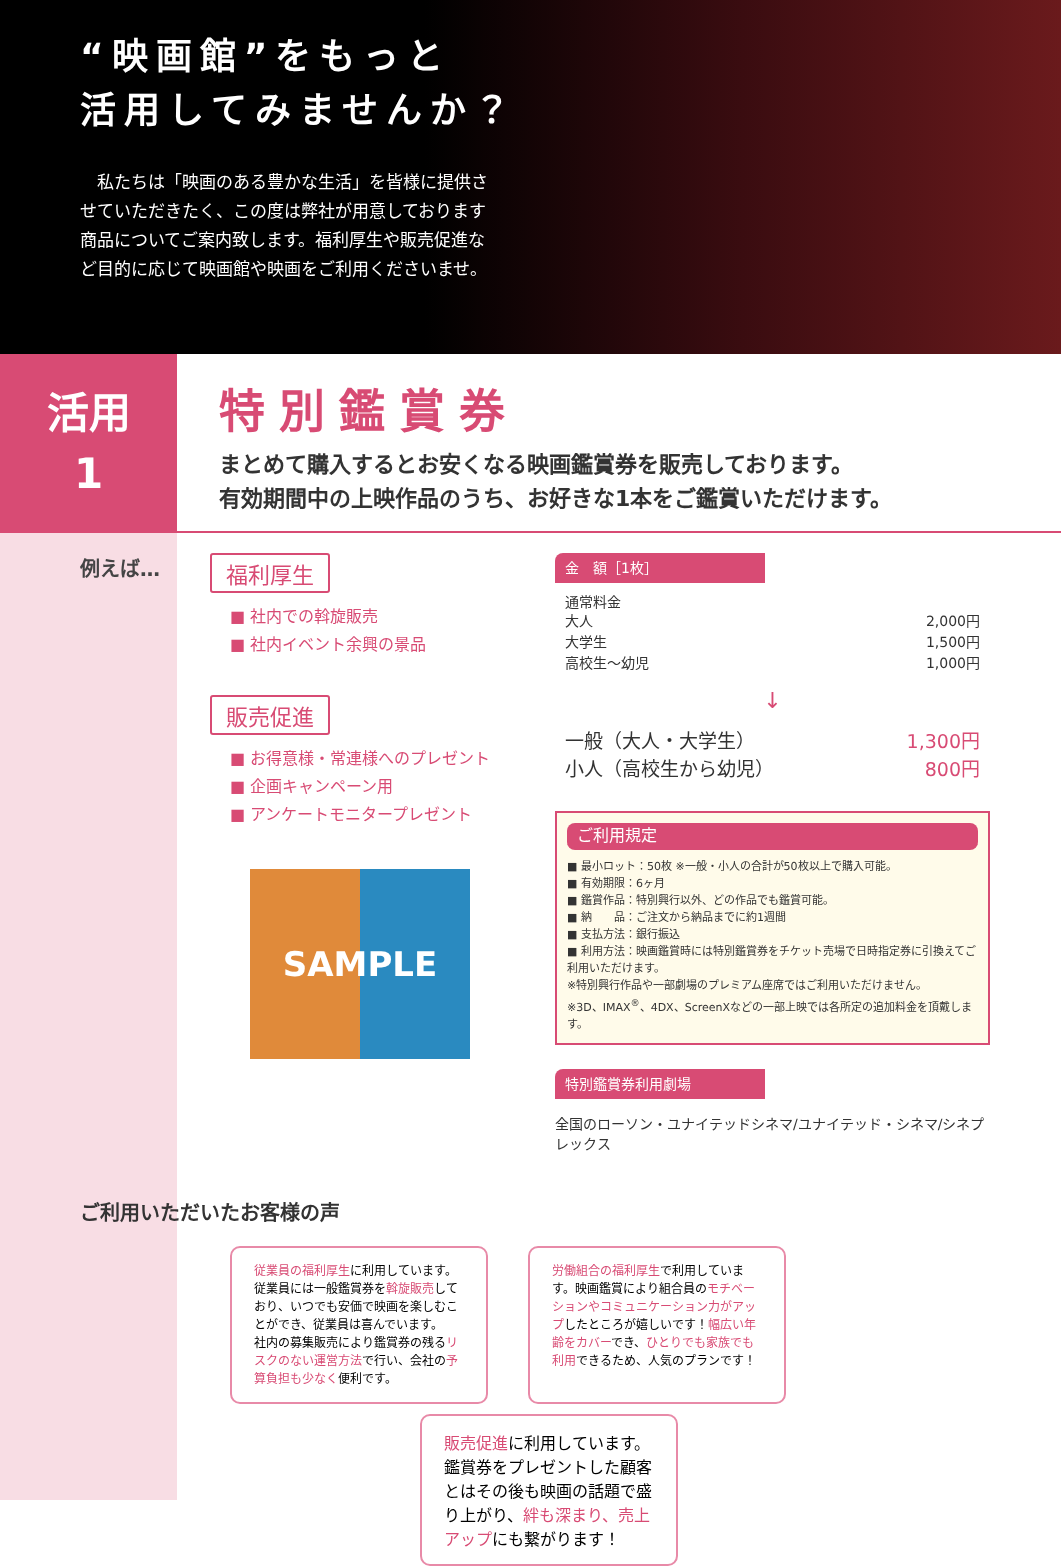“映画館”をもっと
活用してみませんか？
　私たちは「映画のある豊かな生活」を皆様に提供させていただきたく、この度は弊社が用意しております商品についてご案内致します。福利厚生や販売促進など目的に応じて映画館や映画をご利用くださいませ。
活用
1
特別鑑賞券
まとめて購入するとお安くなる映画鑑賞券を販売しております。
有効期間中の上映作品のうち、お好きな1本をご鑑賞いただけます。
例えば… 福利厚生
■ 社内での斡旋販売
■ 社内イベント余興の景品
販売促進
■ お得意様・常連様へのプレゼント
■ 企画キャンペーン用
■ アンケートモニタープレゼント
SAMPLE
金　額［1枚］
通常料金
大人 2,000円
大学生 1,500円
高校生～幼児 1,000円
↓
一般（大人・大学生） 1,300円
小人（高校生から幼児） 800円
ご利用規定
■ 最小ロット：50枚 ※一般・小人の合計が50枚以上で購入可能。
■ 有効期限：6ヶ月
■ 鑑賞作品：特別興行以外、どの作品でも鑑賞可能。
■ 納　　品：ご注文から納品までに約1週間
■ 支払方法：銀行振込
■ 利用方法：映画鑑賞時には特別鑑賞券をチケット売場で日時指定券に引換えてご利用いただけます。
※特別興行作品や一部劇場のプレミアム座席ではご利用いただけません。
※3D、IMAX<sup>®</sup>、4DX、ScreenXなどの一部上映では各所定の追加料金を頂戴します。
特別鑑賞券利用劇場
全国のローソン・ユナイテッドシネマ/ユナイテッド・シネマ/シネプレックス
ご利用いただいたお客様の声
従業員の福利厚生に利用しています。従業員には一般鑑賞券を斡旋販売しており、いつでも安価で映画を楽しむことができ、従業員は喜んでいます。
社内の募集販売により鑑賞券の残るリスクのない運営方法で行い、会社の予算負担も少なく便利です。
労働組合の福利厚生で利用しています。映画鑑賞により組合員のモチベーションやコミュニケーション力がアップしたところが嬉しいです！幅広い年齢をカバーでき、ひとりでも家族でも利用できるため、人気のプランです！
販売促進に利用しています。鑑賞券をプレゼントした顧客とはその後も映画の話題で盛り上がり、絆も深まり、売上アップにも繋がります！